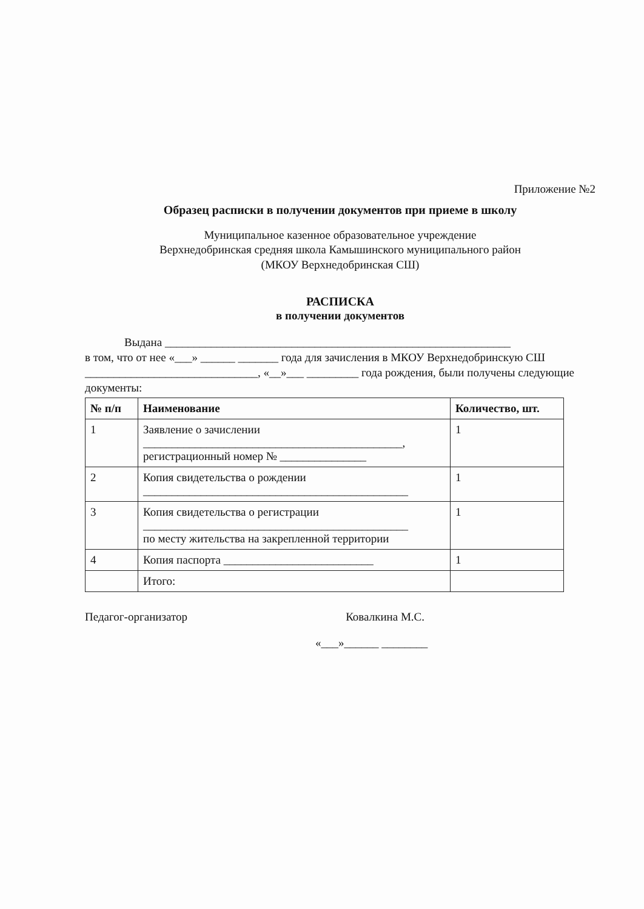Приложение №2
Образец расписки в получении документов при приеме в школу
Муниципальное казенное образовательное учреждение
Верхнедобринская средняя школа Камышинского муниципального район
(МКОУ Верхнедобринская СШ)
РАСПИСКА
в получении документов
Выдана ____________________________________________________________
в том, что от нее «___» ______ _______ года для зачисления в МКОУ Верхнедобринскую СШ ______________________________, «__»___ _________ года рождения, были получены следующие документы:
| № п/п | Наименование | Количество, шт. |
| --- | --- | --- |
| 1 | Заявление о зачислении _____________________________________________, регистрационный номер № _______________ | 1 |
| 2 | Копия свидетельства о рождении ______________________________________________ | 1 |
| 3 | Копия свидетельства о регистрации ______________________________________________ по месту жительства на закрепленной территории | 1 |
| 4 | Копия паспорта __________________________ | 1 |
| | Итого: | |
Педагог-организатор Ковалкина М.С.
«___»______ ________